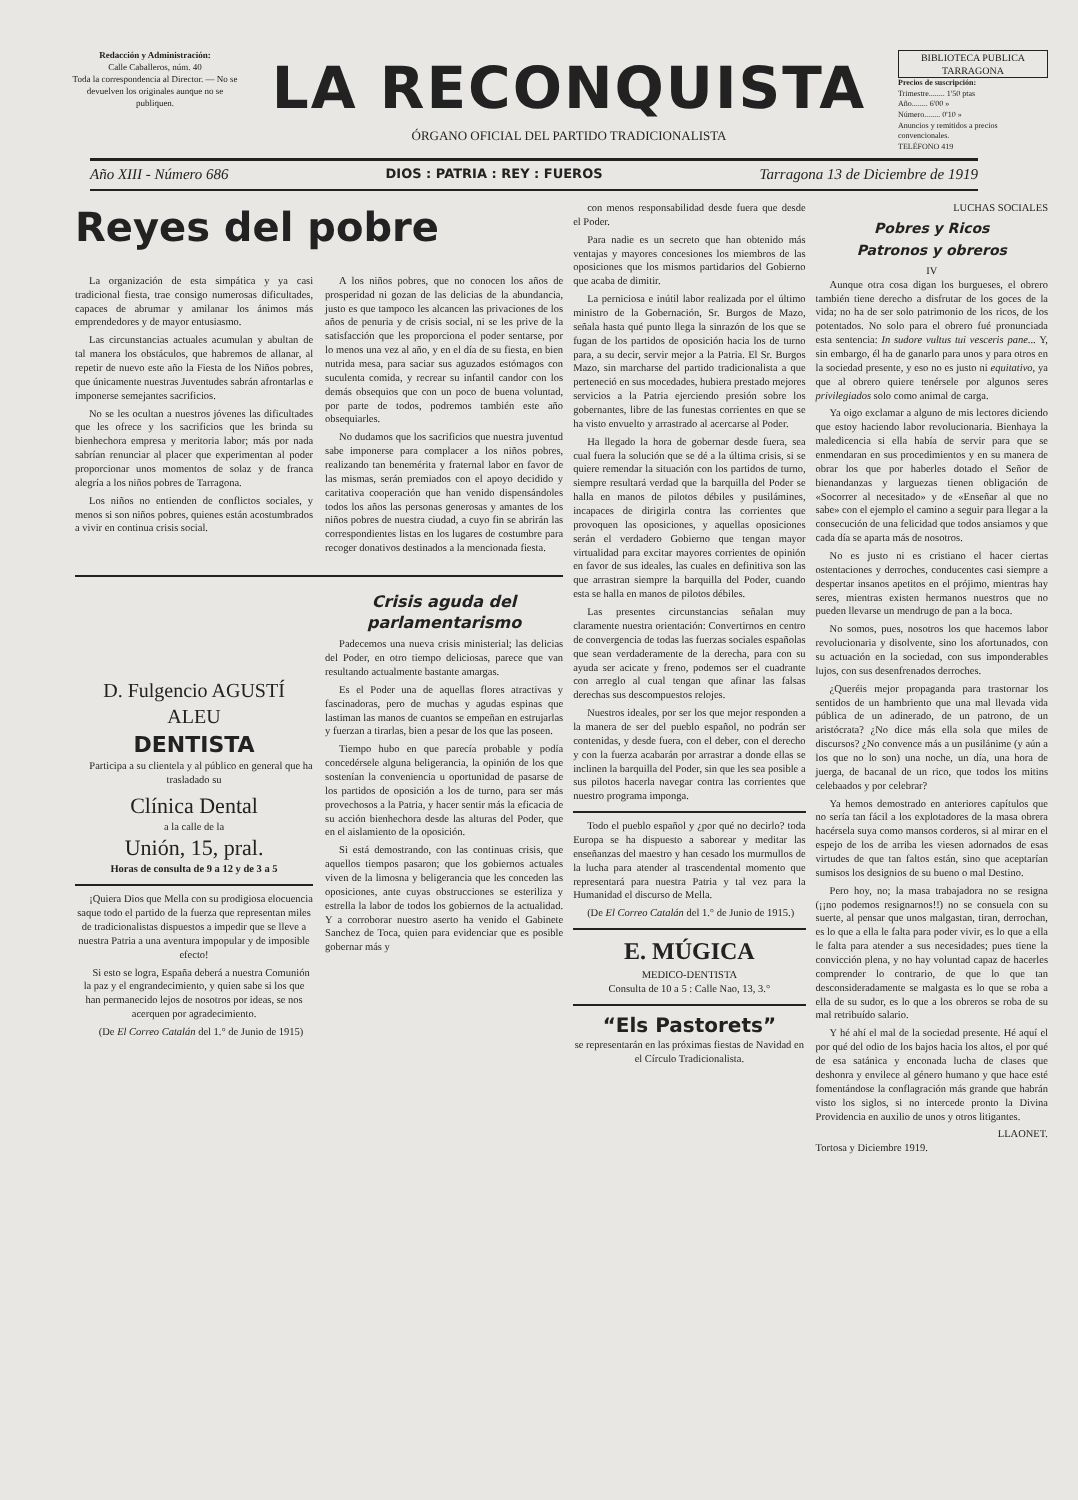Redacción y Administración:
Calle Caballeros, núm. 40
Toda la correspondencia al Director. — No se devuelven los originales aunque no se publiquen.
LA RECONQUISTA
ÓRGANO OFICIAL DEL PARTIDO TRADICIONALISTA
BIBLIOTECA PUBLICA
TARRAGONA
Precios de suscripción:
Trimestre........ 1'50 ptas
Año........ 6'00 »
Número........ 0'10 »
Anuncios y remitidos a precios convencionales.
TELÉFONO 419
Año XIII - Número 686 DIOS : PATRIA : REY : FUEROS Tarragona 13 de Diciembre de 1919
Reyes del pobre
La organización de esta simpática y ya casi tradicional fiesta, trae consigo numerosas dificultades, capaces de abrumar y amilanar los ánimos más emprendedores y de mayor entusiasmo.
Las circunstancias actuales acumulan y abultan de tal manera los obstáculos, que habremos de allanar, al repetir de nuevo este año la Fiesta de los Niños pobres, que únicamente nuestras Juventudes sabrán afrontarlas e imponerse semejantes sacrificios.
No se les ocultan a nuestros jóvenes las dificultades que les ofrece y los sacrificios que les brinda su bienhechora empresa y meritoria labor; más por nada sabrían renunciar al placer que experimentan al poder proporcionar unos momentos de solaz y de franca alegría a los niños pobres de Tarragona.
Los niños no entienden de conflictos sociales, y menos si son niños pobres, quienes están acostumbrados a vivir en continua crisis social.
A los niños pobres, que no conocen los años de prosperidad ni gozan de las delicias de la abundancia, justo es que tampoco les alcancen las privaciones de los años de penuria y de crisis social, ni se les prive de la satisfacción que les proporciona el poder sentarse, por lo menos una vez al año, y en el día de su fiesta, en bien nutrida mesa, para saciar sus aguzados estómagos con suculenta comida, y recrear su infantil candor con los demás obsequios que con un poco de buena voluntad, por parte de todos, podremos también este año obsequiarles.
No dudamos que los sacrificios que nuestra juventud sabe imponerse para complacer a los niños pobres, realizando tan benemérita y fraternal labor en favor de las mismas, serán premiados con el apoyo decidido y caritativa cooperación que han venido dispensándoles todos los años las personas generosas y amantes de los niños pobres de nuestra ciudad, a cuyo fin se abrirán las correspondientes listas en los lugares de costumbre para recoger donativos destinados a la mencionada fiesta.
D. Fulgencio AGUSTÍ ALEU
DENTISTA
Participa a su clientela y al público en general que ha trasladado su
Clínica Dental
a la calle de la
Unión, 15, pral.
Horas de consulta de 9 a 12 y de 3 a 5
¡Quiera Dios que Mella con su prodigiosa elocuencia saque todo el partido de la fuerza que representan miles de tradicionalistas dispuestos a impedir que se lleve a nuestra Patria a una aventura impopular y de imposible efecto!
Si esto se logra, España deberá a nuestra Comunión la paz y el engrandecimiento, y quien sabe si los que han permanecido lejos de nosotros por ideas, se nos acerquen por agradecimiento.
(De El Correo Catalán del 1.° de Junio de 1915)
Crisis aguda del parlamentarismo
Padecemos una nueva crisis ministerial; las delicias del Poder, en otro tiempo deliciosas, parece que van resultando actualmente bastante amargas.
Es el Poder una de aquellas flores atractivas y fascinadoras, pero de muchas y agudas espinas que lastiman las manos de cuantos se empeñan en estrujarlas y fuerzan a tirarlas, bien a pesar de los que las poseen.
Tiempo hubo en que parecía probable y podía concedérsele alguna beligerancia, la opinión de los que sostenían la conveniencia u oportunidad de pasarse de los partidos de oposición a los de turno, para ser más provechosos a la Patria, y hacer sentir más la eficacia de su acción bienhechora desde las alturas del Poder, que en el aislamiento de la oposición.
Si está demostrando, con las continuas crisis, que aquellos tiempos pasaron; que los gobiernos actuales viven de la limosna y beligerancia que les conceden las oposiciones, ante cuyas obstrucciones se esteriliza y estrella la labor de todos los gobiernos de la actualidad. Y a corroborar nuestro aserto ha venido el Gabinete Sanchez de Toca, quien para evidenciar que es posible gobernar más y
con menos responsabilidad desde fuera que desde el Poder.
Para nadie es un secreto que han obtenido más ventajas y mayores concesiones los miembros de las oposiciones que los mismos partidarios del Gobierno que acaba de dimitir.
La perniciosa e inútil labor realizada por el último ministro de la Gobernación, Sr. Burgos de Mazo, señala hasta qué punto llega la sinrazón de los que se fugan de los partidos de oposición hacia los de turno para, a su decir, servir mejor a la Patria. El Sr. Burgos Mazo, sin marcharse del partido tradicionalista a que perteneció en sus mocedades, hubiera prestado mejores servicios a la Patria ejerciendo presión sobre los gobernantes, libre de las funestas corrientes en que se ha visto envuelto y arrastrado al acercarse al Poder.
Ha llegado la hora de gobernar desde fuera, sea cual fuera la solución que se dé a la última crisis, si se quiere remendar la situación con los partidos de turno, siempre resultará verdad que la barquilla del Poder se halla en manos de pilotos débiles y pusilámines, incapaces de dirigirla contra las corrientes que provoquen las oposiciones, y aquellas oposiciones serán el verdadero Gobierno que tengan mayor virtualidad para excitar mayores corrientes de opinión en favor de sus ideales, las cuales en definitiva son las que arrastran siempre la barquilla del Poder, cuando esta se halla en manos de pilotos débiles.
Las presentes circunstancias señalan muy claramente nuestra orientación: Convertirnos en centro de convergencia de todas las fuerzas sociales españolas que sean verdaderamente de la derecha, para con su ayuda ser acicate y freno, podemos ser el cuadrante con arreglo al cual tengan que afinar las falsas derechas sus descompuestos relojes.
Nuestros ideales, por ser los que mejor responden a la manera de ser del pueblo español, no podrán ser contenidas, y desde fuera, con el deber, con el derecho y con la fuerza acabarán por arrastrar a donde ellas se inclinen la barquilla del Poder, sin que les sea posible a sus pilotos hacerla navegar contra las corrientes que nuestro programa imponga.
Todo el pueblo español y ¿por qué no decirlo? toda Europa se ha dispuesto a saborear y meditar las enseñanzas del maestro y han cesado los murmullos de la lucha para atender al trascendental momento que representará para nuestra Patria y tal vez para la Humanidad el discurso de Mella.
(De El Correo Catalán del 1.° de Junio de 1915.)
E. MÚGICA
MEDICO-DENTISTA
Consulta de 10 a 5 : Calle Nao, 13, 3.°
“Els Pastorets”
se representarán en las próximas fiestas de Navidad en el Círculo Tradicionalista.
LUCHAS SOCIALES
Pobres y Ricos
Patronos y obreros
IV
Aunque otra cosa digan los burgueses, el obrero también tiene derecho a disfrutar de los goces de la vida; no ha de ser solo patrimonio de los ricos, de los potentados. No solo para el obrero fué pronunciada esta sentencia: In sudore vultus tui vesceris pane... Y, sin embargo, él ha de ganarlo para unos y para otros en la sociedad presente, y eso no es justo ni equitativo, ya que al obrero quiere tenérsele por algunos seres privilegiados solo como animal de carga.
Ya oigo exclamar a alguno de mis lectores diciendo que estoy haciendo labor revolucionaria. Bienhaya la maledicencia si ella había de servir para que se enmendaran en sus procedimientos y en su manera de obrar los que por haberles dotado el Señor de bienandanzas y larguezas tienen obligación de «Socorrer al necesitado» y de «Enseñar al que no sabe» con el ejemplo el camino a seguir para llegar a la consecución de una felicidad que todos ansiamos y que cada día se aparta más de nosotros.
No es justo ni es cristiano el hacer ciertas ostentaciones y derroches, conducentes casi siempre a despertar insanos apetitos en el prójimo, mientras hay seres, mientras existen hermanos nuestros que no pueden llevarse un mendrugo de pan a la boca.
No somos, pues, nosotros los que hacemos labor revolucionaria y disolvente, sino los afortunados, con su actuación en la sociedad, con sus imponderables lujos, con sus desenfrenados derroches.
¿Queréis mejor propaganda para trastornar los sentidos de un hambriento que una mal llevada vida pública de un adinerado, de un patrono, de un aristócrata? ¿No dice más ella sola que miles de discursos? ¿No convence más a un pusilánime (y aún a los que no lo son) una noche, un día, una hora de juerga, de bacanal de un rico, que todos los mitins celebaados y por celebrar?
Ya hemos demostrado en anteriores capítulos que no sería tan fácil a los explotadores de la masa obrera hacérsela suya como mansos corderos, si al mirar en el espejo de los de arriba les viesen adornados de esas virtudes de que tan faltos están, sino que aceptarían sumisos los designios de su bueno o mal Destino.
Pero hoy, no; la masa trabajadora no se resigna (¡¡no podemos resignarnos!!) no se consuela con su suerte, al pensar que unos malgastan, tiran, derrochan, es lo que a ella le falta para poder vivir, es lo que a ella le falta para atender a sus necesidades; pues tiene la convicción plena, y no hay voluntad capaz de hacerles comprender lo contrario, de que lo que tan desconsideradamente se malgasta es lo que se roba a ella de su sudor, es lo que a los obreros se roba de su mal retribuído salario.
Y hé ahí el mal de la sociedad presente. Hé aquí el por qué del odio de los bajos hacia los altos, el por qué de esa satánica y enconada lucha de clases que deshonra y envilece al género humano y que hace esté fomentándose la conflagración más grande que habrán visto los siglos, si no intercede pronto la Divina Providencia en auxilio de unos y otros litigantes.
LLAONET.
Tortosa y Diciembre 1919.